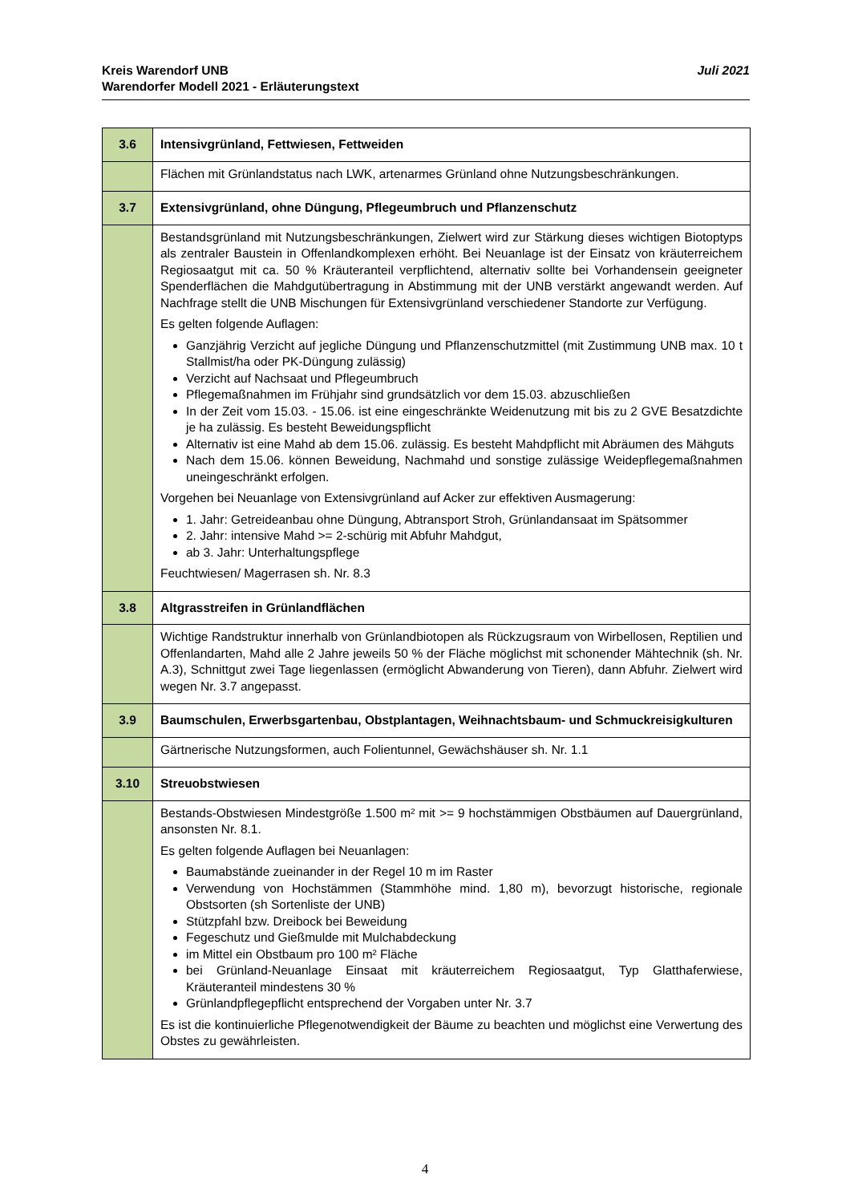Juli 2021 Kreis Warendorf UNB
Warendorfer Modell 2021 - Erläuterungstext
| 3.6 | Intensivgrünland, Fettwiesen, Fettweiden |
| | Flächen mit Grünlandstatus nach LWK, artenarmes Grünland ohne Nutzungsbeschränkungen. |
| 3.7 | Extensivgrünland, ohne Düngung, Pflegeumbruch und Pflanzenschutz |
| | Bestandsgrünland mit Nutzungsbeschränkungen, Zielwert wird zur Stärkung dieses wichtigen Biotoptyps als zentraler Baustein in Offenlandkomplexen erhöht. Bei Neuanlage ist der Einsatz von kräuterreichem Regiosaatgut mit ca. 50 % Kräuteranteil verpflichtend, alternativ sollte bei Vorhandensein geeigneter Spenderflächen die Mahdgutübertragung in Abstimmung mit der UNB verstärkt angewandt werden. Auf Nachfrage stellt die UNB Mischungen für Extensivgrünland verschiedener Standorte zur Verfügung. Es gelten folgende Auflagen: Ganzjährig Verzicht auf jegliche Düngung und Pflanzenschutzmittel (mit Zustimmung UNB max. 10 t Stallmist/ha oder PK-Düngung zulässig) Verzicht auf Nachsaat und Pflegeumbruch Pflegemaßnahmen im Frühjahr sind grundsätzlich vor dem 15.03. abzuschließen In der Zeit vom 15.03. - 15.06. ist eine eingeschränkte Weidenutzung mit bis zu 2 GVE Besatzdichte je ha zulässig. Es besteht Beweidungspflicht Alternativ ist eine Mahd ab dem 15.06. zulässig. Es besteht Mahdpflicht mit Abräumen des Mähguts Nach dem 15.06. können Beweidung, Nachmahd und sonstige zulässige Weidepflegemaßnahmen uneingeschränkt erfolgen. Vorgehen bei Neuanlage von Extensivgrünland auf Acker zur effektiven Ausmagerung: 1. Jahr: Getreideanbau ohne Düngung, Abtransport Stroh, Grünlandansaat im Spätsommer 2. Jahr: intensive Mahd >= 2-schürig mit Abfuhr Mahdgut, ab 3. Jahr: Unterhaltungspflege Feuchtwiesen/ Magerrasen sh. Nr. 8.3 |
| 3.8 | Altgrasstreifen in Grünlandflächen |
| | Wichtige Randstruktur innerhalb von Grünlandbiotopen als Rückzugsraum von Wirbellosen, Reptilien und Offenlandarten, Mahd alle 2 Jahre jeweils 50 % der Fläche möglichst mit schonender Mähtechnik (sh. Nr. A.3), Schnittgut zwei Tage liegenlassen (ermöglicht Abwanderung von Tieren), dann Abfuhr. Zielwert wird wegen Nr. 3.7 angepasst. |
| 3.9 | Baumschulen, Erwerbsgartenbau, Obstplantagen, Weihnachtsbaum- und Schmuckreisigkulturen |
| | Gärtnerische Nutzungsformen, auch Folientunnel, Gewächshäuser sh. Nr. 1.1 |
| 3.10 | Streuobstwiesen |
| | Bestands-Obstwiesen Mindestgröße 1.500 m² mit >= 9 hochstämmigen Obstbäumen auf Dauergrünland, ansonsten Nr. 8.1. Es gelten folgende Auflagen bei Neuanlagen: Baumabstände zueinander in der Regel 10 m im Raster Verwendung von Hochstämmen (Stammhöhe mind. 1,80 m), bevorzugt historische, regionale Obstsorten (sh Sortenliste der UNB) Stützpfahl bzw. Dreibock bei Beweidung Fegeschutz und Gießmulde mit Mulchabdeckung im Mittel ein Obstbaum pro 100 m² Fläche bei Grünland-Neuanlage Einsaat mit kräuterreichem Regiosaatgut, Typ Glatthaferwiese, Kräuteranteil mindestens 30 % Grünlandpflegepflicht entsprechend der Vorgaben unter Nr. 3.7 Es ist die kontinuierliche Pflegenotwendigkeit der Bäume zu beachten und möglichst eine Verwertung des Obstes zu gewährleisten. |
4